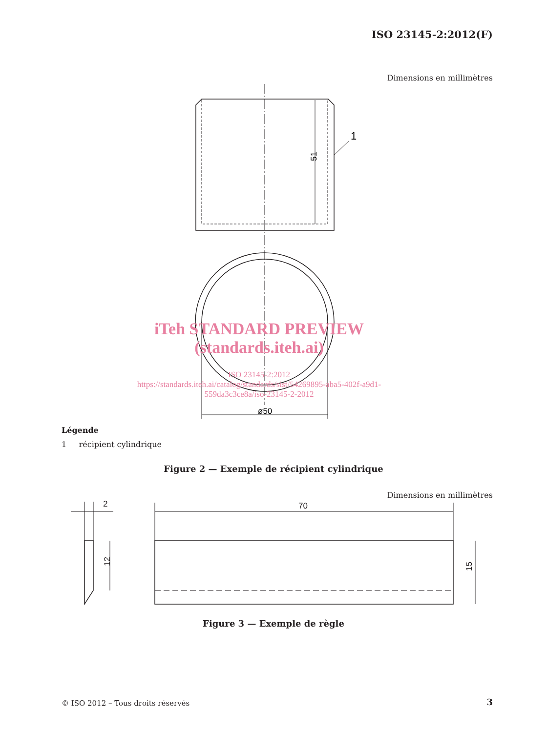ISO 23145-2:2012(F)
Dimensions en millimètres
1
51
ø50
iTeh STANDARD PREVIEW
(standards.iteh.ai)
ISO 23145-2:2012
https://standards.iteh.ai/catalog/standards/sist/54269895-aba5-402f-a9d1-
559da3c3ce8a/iso-23145-2-2012
Légende
1 récipient cylindrique
Figure 2 — Exemple de récipient cylindrique
Dimensions en millimètres
70
2
12
15
Figure 3 — Exemple de règle
© ISO 2012 – Tous droits réservés
3